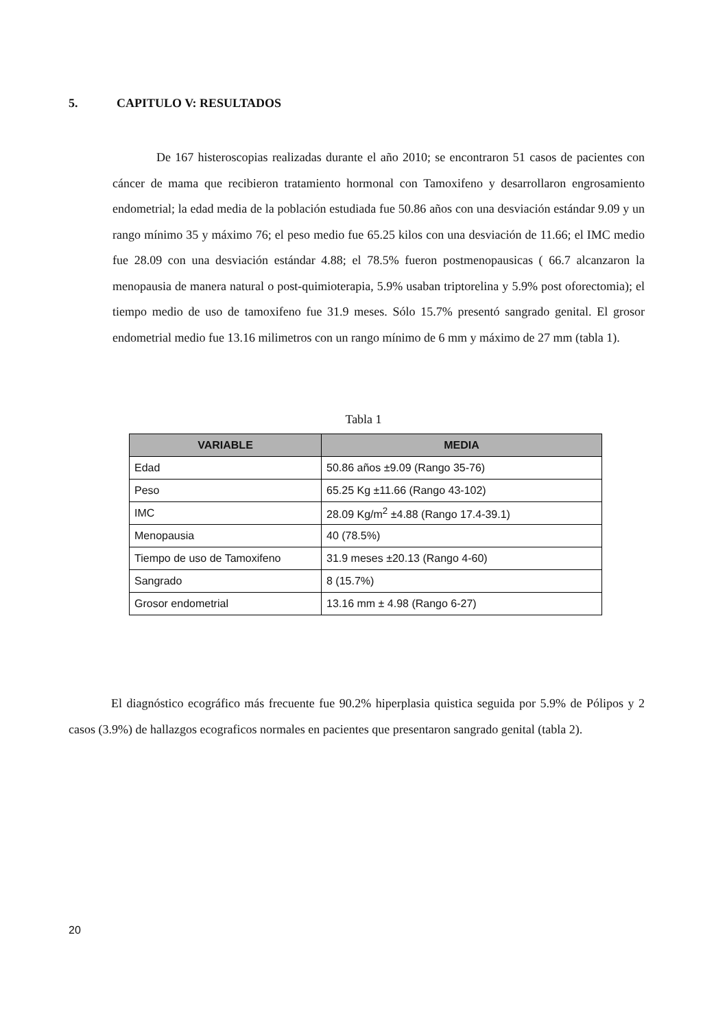5. CAPITULO V: RESULTADOS
De 167 histeroscopias realizadas durante el año 2010; se encontraron 51 casos de pacientes con cáncer de mama que recibieron tratamiento hormonal con Tamoxifeno y desarrollaron engrosamiento endometrial; la edad media de la población estudiada fue 50.86 años con una desviación estándar 9.09 y un rango mínimo 35 y máximo 76; el peso medio fue 65.25 kilos con una desviación de 11.66; el IMC medio fue 28.09 con una desviación estándar 4.88; el 78.5% fueron postmenopausicas ( 66.7 alcanzaron la menopausia de manera natural o post-quimioterapia, 5.9% usaban triptorelina y 5.9% post oforectomia); el tiempo medio de uso de tamoxifeno fue 31.9 meses. Sólo 15.7% presentó sangrado genital. El grosor endometrial medio fue 13.16 milimetros con un rango mínimo de 6 mm y máximo de 27 mm (tabla 1).
Tabla 1
| VARIABLE | MEDIA |
| --- | --- |
| Edad | 50.86 años ±9.09 (Rango 35-76) |
| Peso | 65.25 Kg ±11.66 (Rango 43-102) |
| IMC | 28.09 Kg/m<sup>2</sup> ±4.88 (Rango 17.4-39.1) |
| Menopausia | 40 (78.5%) |
| Tiempo de uso de Tamoxifeno | 31.9 meses ±20.13 (Rango 4-60) |
| Sangrado | 8 (15.7%) |
| Grosor endometrial | 13.16 mm ± 4.98 (Rango 6-27) |
El diagnóstico ecográfico más frecuente fue 90.2% hiperplasia quistica seguida por 5.9% de Pólipos y 2 casos (3.9%) de hallazgos ecograficos normales en pacientes que presentaron sangrado genital (tabla 2).
20